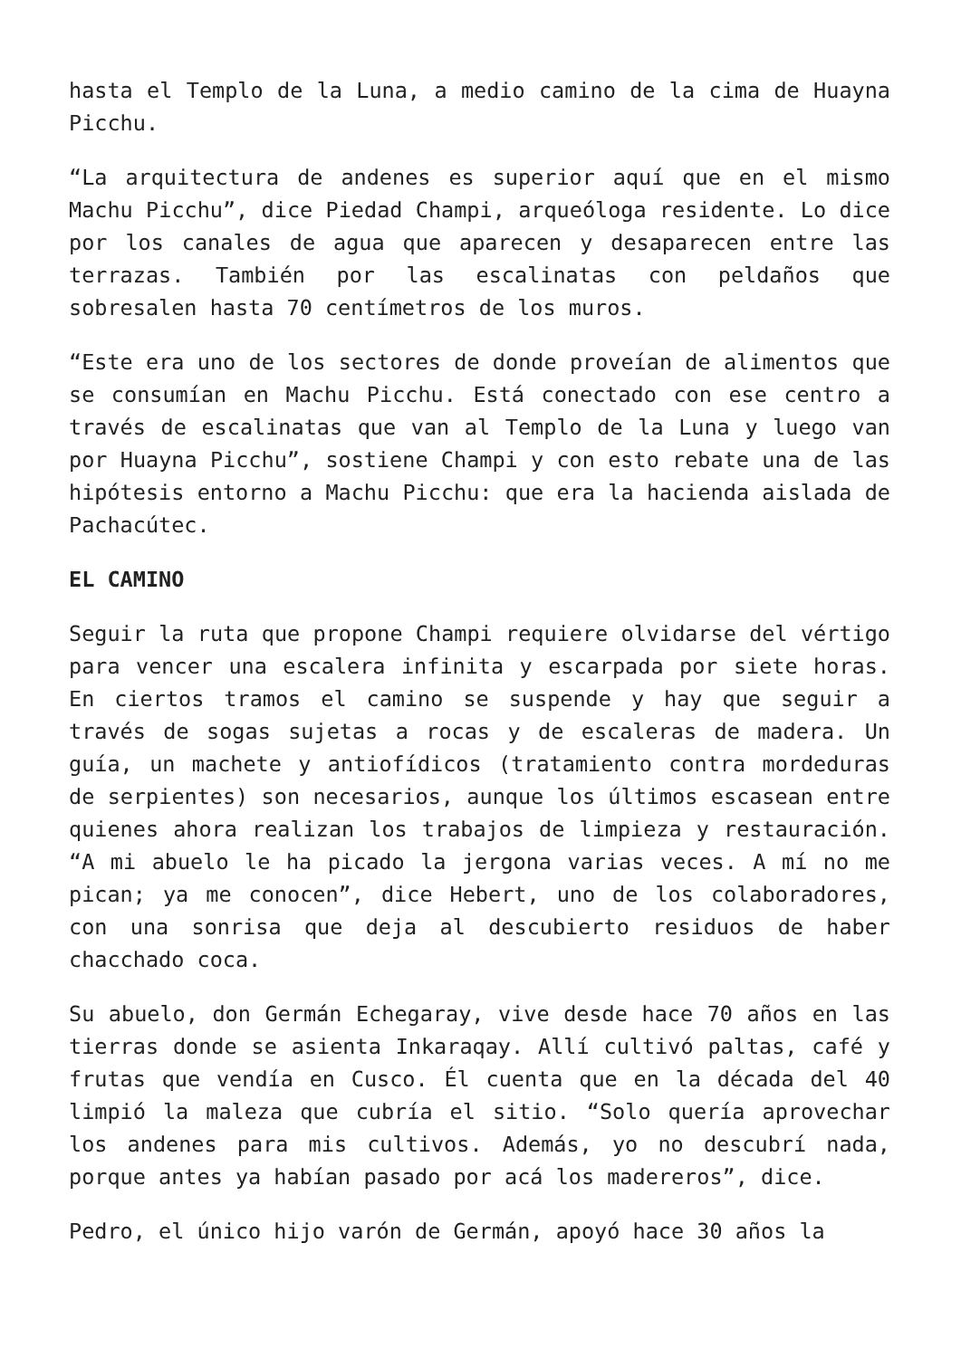hasta el Templo de la Luna, a medio camino de la cima de Huayna Picchu.
“La arquitectura de andenes es superior aquí que en el mismo Machu Picchu”, dice Piedad Champi, arqueóloga residente. Lo dice por los canales de agua que aparecen y desaparecen entre las terrazas. También por las escalinatas con peldaños que sobresalen hasta 70 centímetros de los muros.
“Este era uno de los sectores de donde proveían de alimentos que se consumían en Machu Picchu. Está conectado con ese centro a través de escalinatas que van al Templo de la Luna y luego van por Huayna Picchu”, sostiene Champi y con esto rebate una de las hipótesis entorno a Machu Picchu: que era la hacienda aislada de Pachacútec.
EL CAMINO
Seguir la ruta que propone Champi requiere olvidarse del vértigo para vencer una escalera infinita y escarpada por siete horas. En ciertos tramos el camino se suspende y hay que seguir a través de sogas sujetas a rocas y de escaleras de madera. Un guía, un machete y antiofídicos (tratamiento contra mordeduras de serpientes) son necesarios, aunque los últimos escasean entre quienes ahora realizan los trabajos de limpieza y restauración. “A mi abuelo le ha picado la jergona varias veces. A mí no me pican; ya me conocen”, dice Hebert, uno de los colaboradores, con una sonrisa que deja al descubierto residuos de haber chacchado coca.
Su abuelo, don Germán Echegaray, vive desde hace 70 años en las tierras donde se asienta Inkaraqay. Allí cultivó paltas, café y frutas que vendía en Cusco. Él cuenta que en la década del 40 limpió la maleza que cubría el sitio. “Solo quería aprovechar los andenes para mis cultivos. Además, yo no descubrí nada, porque antes ya habían pasado por acá los madereros”, dice.
Pedro, el único hijo varón de Germán, apoyó hace 30 años la